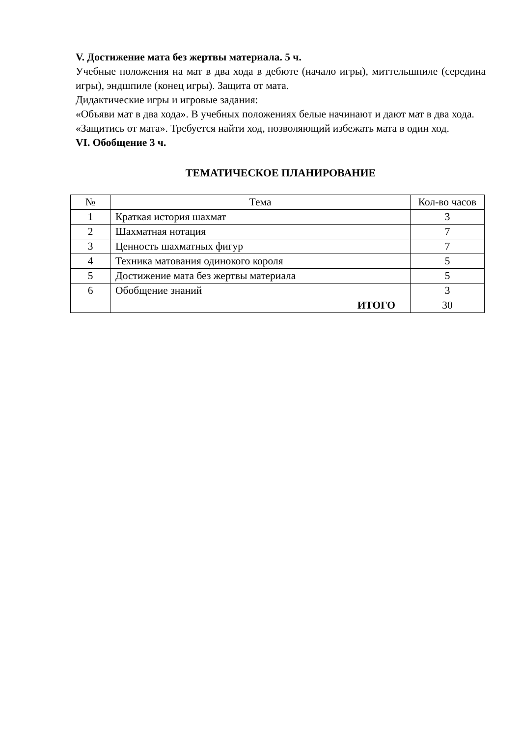V. Достижение мата без жертвы материала. 5 ч.
Учебные положения на мат в два хода в дебюте (начало игры), миттельшпиле (середина игры), эндшпиле (конец игры). Защита от мата.
Дидактические игры и игровые задания:
«Объяви мат в два хода». В учебных положениях белые начинают и дают мат в два хода.
«Защитись от мата». Требуется найти ход, позволяющий избежать мата в один ход.
VI. Обобщение 3 ч.
ТЕМАТИЧЕСКОЕ ПЛАНИРОВАНИЕ
| № | Тема | Кол-во часов |
| --- | --- | --- |
| 1 | Краткая история шахмат | 3 |
| 2 | Шахматная нотация | 7 |
| 3 | Ценность шахматных фигур | 7 |
| 4 | Техника матования одинокого короля | 5 |
| 5 | Достижение мата без жертвы материала | 5 |
| 6 | Обобщение знаний | 3 |
| | ИТОГО | 30 |